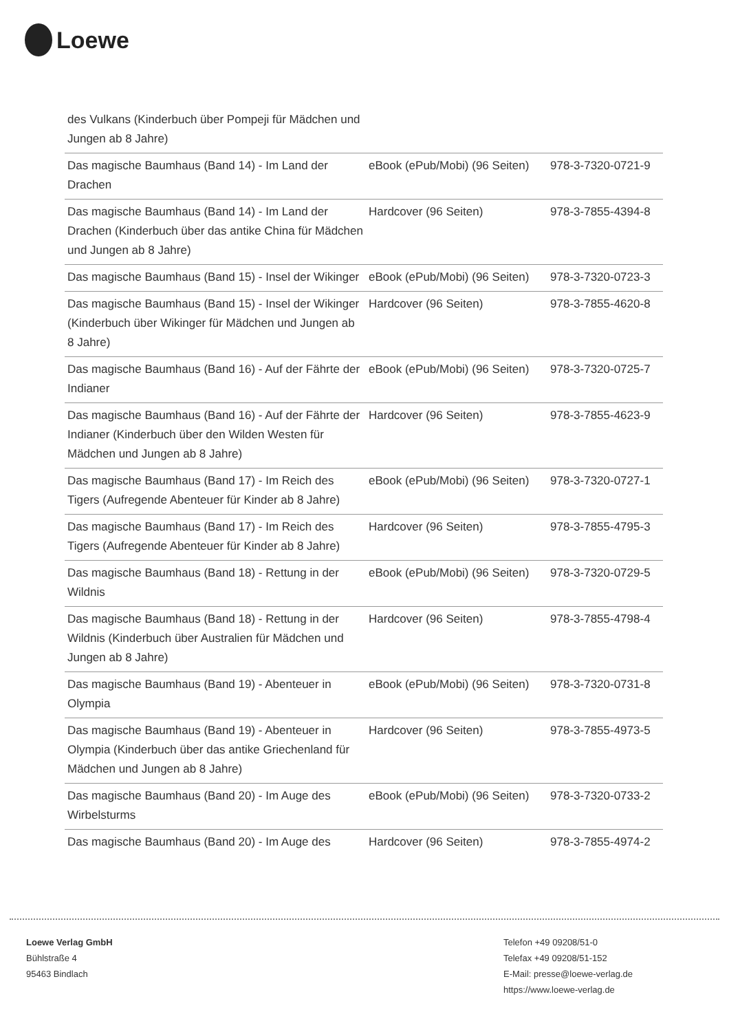Loewe
| des Vulkans (Kinderbuch über Pompeji für Mädchen und Jungen ab 8 Jahre) | | |
| Das magische Baumhaus (Band 14) - Im Land der Drachen | eBook (ePub/Mobi) (96 Seiten) | 978-3-7320-0721-9 |
| Das magische Baumhaus (Band 14) - Im Land der Drachen (Kinderbuch über das antike China für Mädchen und Jungen ab 8 Jahre) | Hardcover (96 Seiten) | 978-3-7855-4394-8 |
| Das magische Baumhaus (Band 15) - Insel der Wikinger | eBook (ePub/Mobi) (96 Seiten) | 978-3-7320-0723-3 |
| Das magische Baumhaus (Band 15) - Insel der Wikinger (Kinderbuch über Wikinger für Mädchen und Jungen ab 8 Jahre) | Hardcover (96 Seiten) | 978-3-7855-4620-8 |
| Das magische Baumhaus (Band 16) - Auf der Fährte der Indianer | eBook (ePub/Mobi) (96 Seiten) | 978-3-7320-0725-7 |
| Das magische Baumhaus (Band 16) - Auf der Fährte der Indianer (Kinderbuch über den Wilden Westen für Mädchen und Jungen ab 8 Jahre) | Hardcover (96 Seiten) | 978-3-7855-4623-9 |
| Das magische Baumhaus (Band 17) - Im Reich des Tigers (Aufregende Abenteuer für Kinder ab 8 Jahre) | eBook (ePub/Mobi) (96 Seiten) | 978-3-7320-0727-1 |
| Das magische Baumhaus (Band 17) - Im Reich des Tigers (Aufregende Abenteuer für Kinder ab 8 Jahre) | Hardcover (96 Seiten) | 978-3-7855-4795-3 |
| Das magische Baumhaus (Band 18) - Rettung in der Wildnis | eBook (ePub/Mobi) (96 Seiten) | 978-3-7320-0729-5 |
| Das magische Baumhaus (Band 18) - Rettung in der Wildnis (Kinderbuch über Australien für Mädchen und Jungen ab 8 Jahre) | Hardcover (96 Seiten) | 978-3-7855-4798-4 |
| Das magische Baumhaus (Band 19) - Abenteuer in Olympia | eBook (ePub/Mobi) (96 Seiten) | 978-3-7320-0731-8 |
| Das magische Baumhaus (Band 19) - Abenteuer in Olympia (Kinderbuch über das antike Griechenland für Mädchen und Jungen ab 8 Jahre) | Hardcover (96 Seiten) | 978-3-7855-4973-5 |
| Das magische Baumhaus (Band 20) - Im Auge des Wirbelsturms | eBook (ePub/Mobi) (96 Seiten) | 978-3-7320-0733-2 |
| Das magische Baumhaus (Band 20) - Im Auge des | Hardcover (96 Seiten) | 978-3-7855-4974-2 |
Loewe Verlag GmbH
Bühlstraße 4
95463 Bindlach
Telefon +49 09208/51-0
Telefax +49 09208/51-152
E-Mail: presse@loewe-verlag.de
https://www.loewe-verlag.de